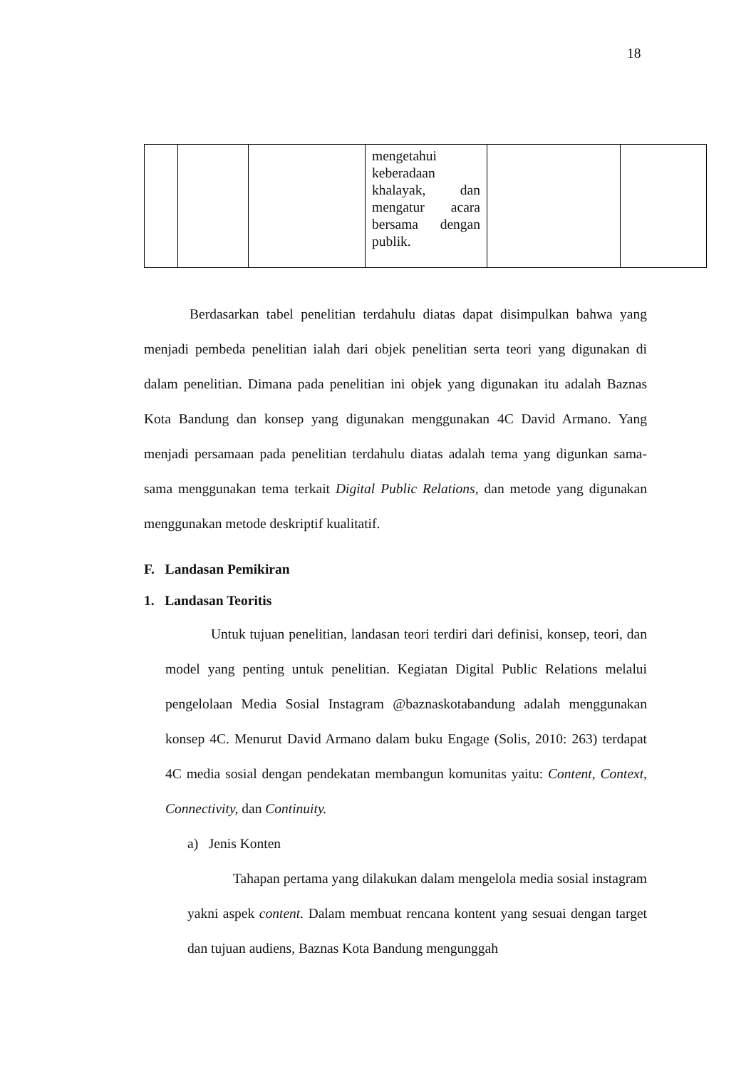18
| | | | mengetahui keberadaan khalayak, dan mengatur acara bersama dengan publik. | | |
Berdasarkan tabel penelitian terdahulu diatas dapat disimpulkan bahwa yang menjadi pembeda penelitian ialah dari objek penelitian serta teori yang digunakan di dalam penelitian. Dimana pada penelitian ini objek yang digunakan itu adalah Baznas Kota Bandung dan konsep yang digunakan menggunakan 4C David Armano. Yang menjadi persamaan pada penelitian terdahulu diatas adalah tema yang digunkan sama-sama menggunakan tema terkait Digital Public Relations, dan metode yang digunakan menggunakan metode deskriptif kualitatif.
F. Landasan Pemikiran
1. Landasan Teoritis
Untuk tujuan penelitian, landasan teori terdiri dari definisi, konsep, teori, dan model yang penting untuk penelitian. Kegiatan Digital Public Relations melalui pengelolaan Media Sosial Instagram @baznaskotabandung adalah menggunakan konsep 4C. Menurut David Armano dalam buku Engage (Solis, 2010: 263) terdapat 4C media sosial dengan pendekatan membangun komunitas yaitu: Content, Context, Connectivity, dan Continuity.
a) Jenis Konten
Tahapan pertama yang dilakukan dalam mengelola media sosial instagram yakni aspek content. Dalam membuat rencana kontent yang sesuai dengan target dan tujuan audiens, Baznas Kota Bandung mengunggah